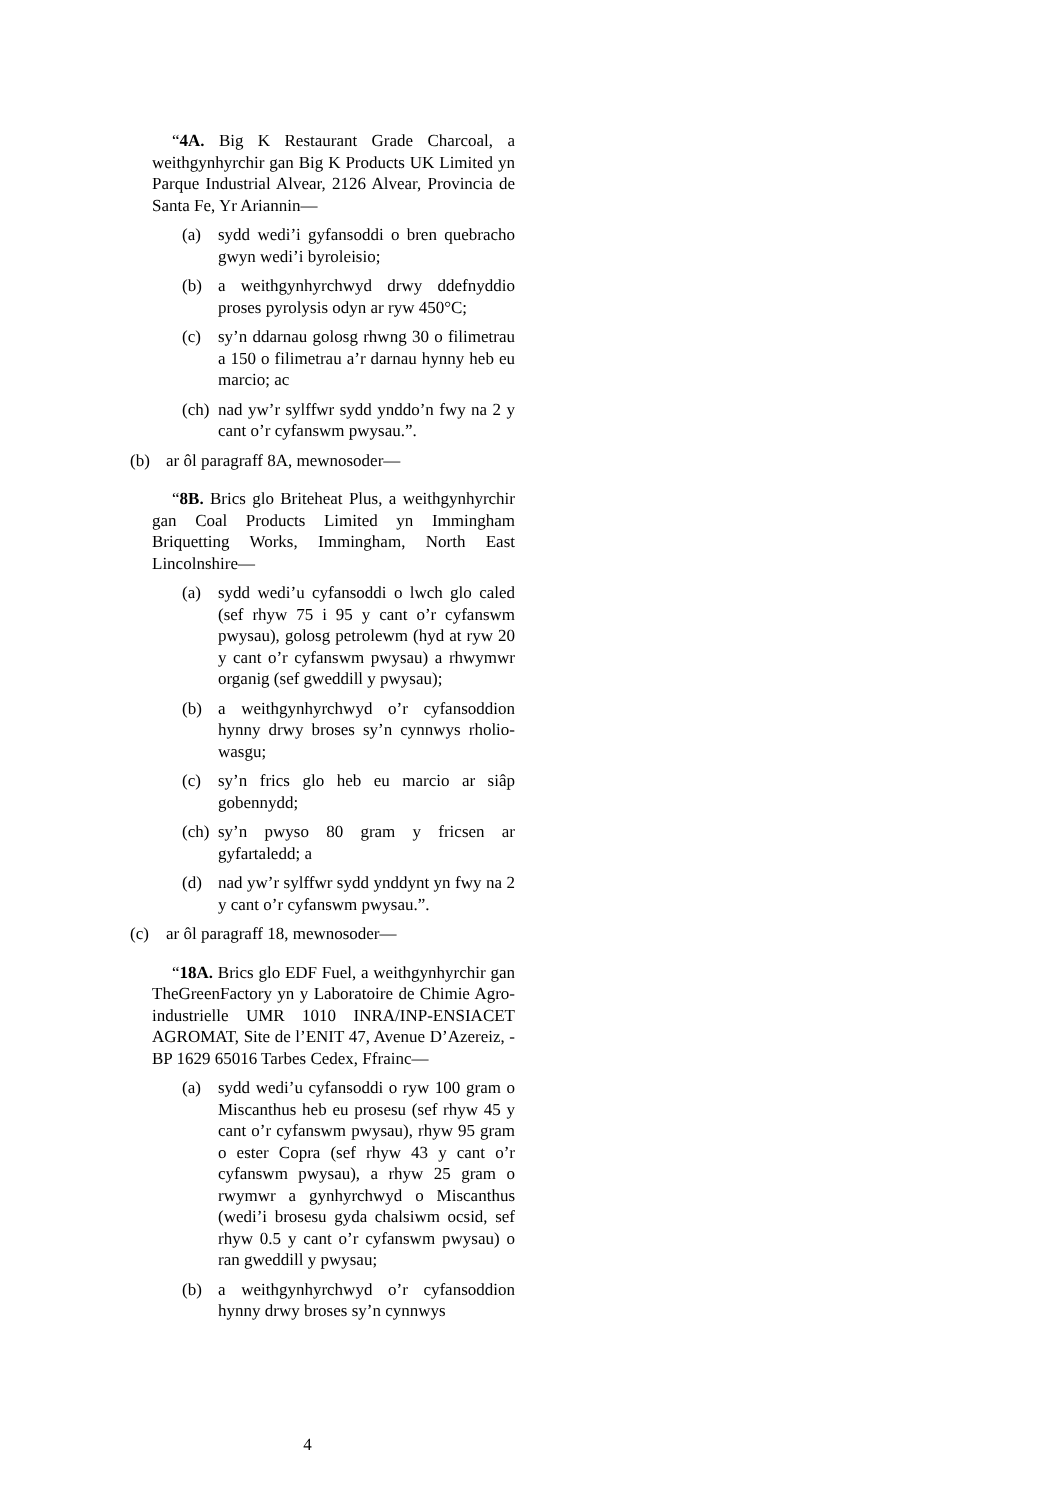“4A. Big K Restaurant Grade Charcoal, a weithgynhyrchir gan Big K Products UK Limited yn Parque Industrial Alvear, 2126 Alvear, Provincia de Santa Fe, Yr Ariannin—
(a) sydd wedi’i gyfansoddi o bren quebracho gwyn wedi’i byroleisio;
(b) a weithgynhyrchwyd drwy ddefnyddio proses pyrolysis odyn ar ryw 450°C;
(c) sy’n ddarnau golosg rhwng 30 o filimetrau a 150 o filimetrau a’r darnau hynny heb eu marcio; ac
(ch) nad yw’r sylffwr sydd ynddo’n fwy na 2 y cant o’r cyfanswm pwysau.”.
(b) ar ôl paragraff 8A, mewnosoder—
“8B. Brics glo Briteheat Plus, a weithgynhyrchir gan Coal Products Limited yn Immingham Briquetting Works, Immingham, North East Lincolnshire—
(a) sydd wedi’u cyfansoddi o lwch glo caled (sef rhyw 75 i 95 y cant o’r cyfanswm pwysau), golosg petrolewm (hyd at ryw 20 y cant o’r cyfanswm pwysau) a rhwymwr organig (sef gweddill y pwysau);
(b) a weithgynhyrchwyd o’r cyfansoddion hynny drwy broses sy’n cynnwys rholio-wasgu;
(c) sy’n frics glo heb eu marcio ar siâp gobennydd;
(ch) sy’n pwyso 80 gram y fricsen ar gyfartaledd; a
(d) nad yw’r sylffwr sydd ynddynt yn fwy na 2 y cant o’r cyfanswm pwysau.”.
(c) ar ôl paragraff 18, mewnosoder—
“18A. Brics glo EDF Fuel, a weithgynhyrchir gan TheGreenFactory yn y Laboratoire de Chimie Agro-industrielle UMR 1010 INRA/INP-ENSIACET AGROMAT, Site de l’ENIT 47, Avenue D’Azereiz, -BP 1629 65016 Tarbes Cedex, Ffrainc—
(a) sydd wedi’u cyfansoddi o ryw 100 gram o Miscanthus heb eu prosesu (sef rhyw 45 y cant o’r cyfanswm pwysau), rhyw 95 gram o ester Copra (sef rhyw 43 y cant o’r cyfanswm pwysau), a rhyw 25 gram o rwymwr a gynhyrchwyd o Miscanthus (wedi’i brosesu gyda chalsiwm ocsid, sef rhyw 0.5 y cant o’r cyfanswm pwysau) o ran gweddill y pwysau;
(b) a weithgynhyrchwyd o’r cyfansoddion hynny drwy broses sy’n cynnwys
4